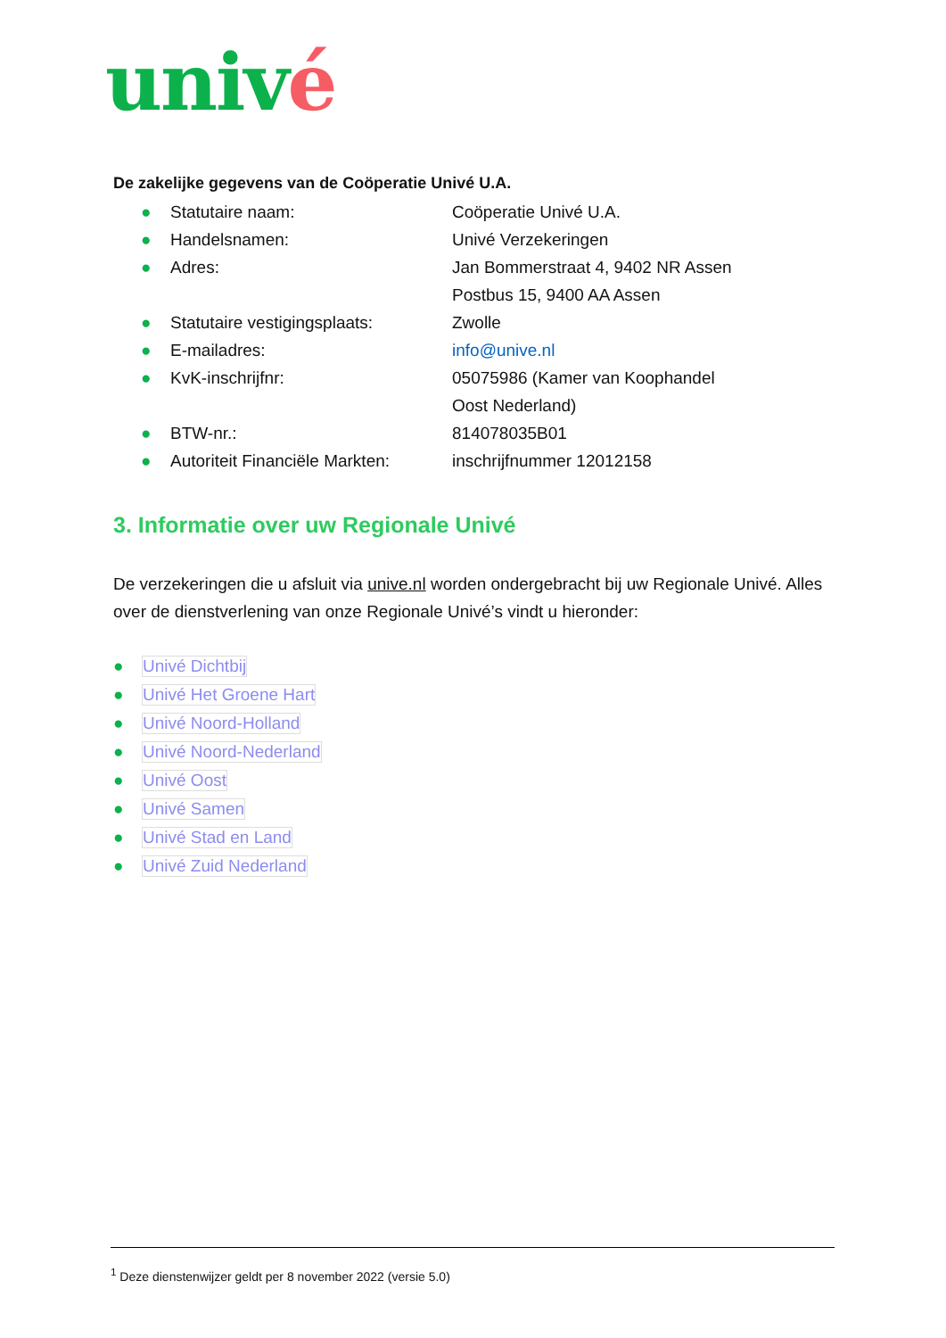univé
De zakelijke gegevens van de Coöperatie Univé U.A.
● Statutaire naam: Coöperatie Univé U.A.
● Handelsnamen: Univé Verzekeringen
● Adres: Jan Bommerstraat 4, 9402 NR Assen
Postbus 15, 9400 AA Assen
● Statutaire vestigingsplaats: Zwolle
● E-mailadres: info@unive.nl
● KvK-inschrijfnr: 05075986 (Kamer van Koophandel
Oost Nederland)
● BTW-nr.: 814078035B01
● Autoriteit Financiële Markten: inschrijfnummer 12012158
3. Informatie over uw Regionale Univé
De verzekeringen die u afsluit via unive.nl worden ondergebracht bij uw Regionale Univé. Alles over de dienstverlening van onze Regionale Univé’s vindt u hieronder:
● Univé Dichtbij
● Univé Het Groene Hart
● Univé Noord-Holland
● Univé Noord-Nederland
● Univé Oost
● Univé Samen
● Univé Stad en Land
● Univé Zuid Nederland
<sup>1</sup> Deze dienstenwijzer geldt per 8 november 2022 (versie 5.0)